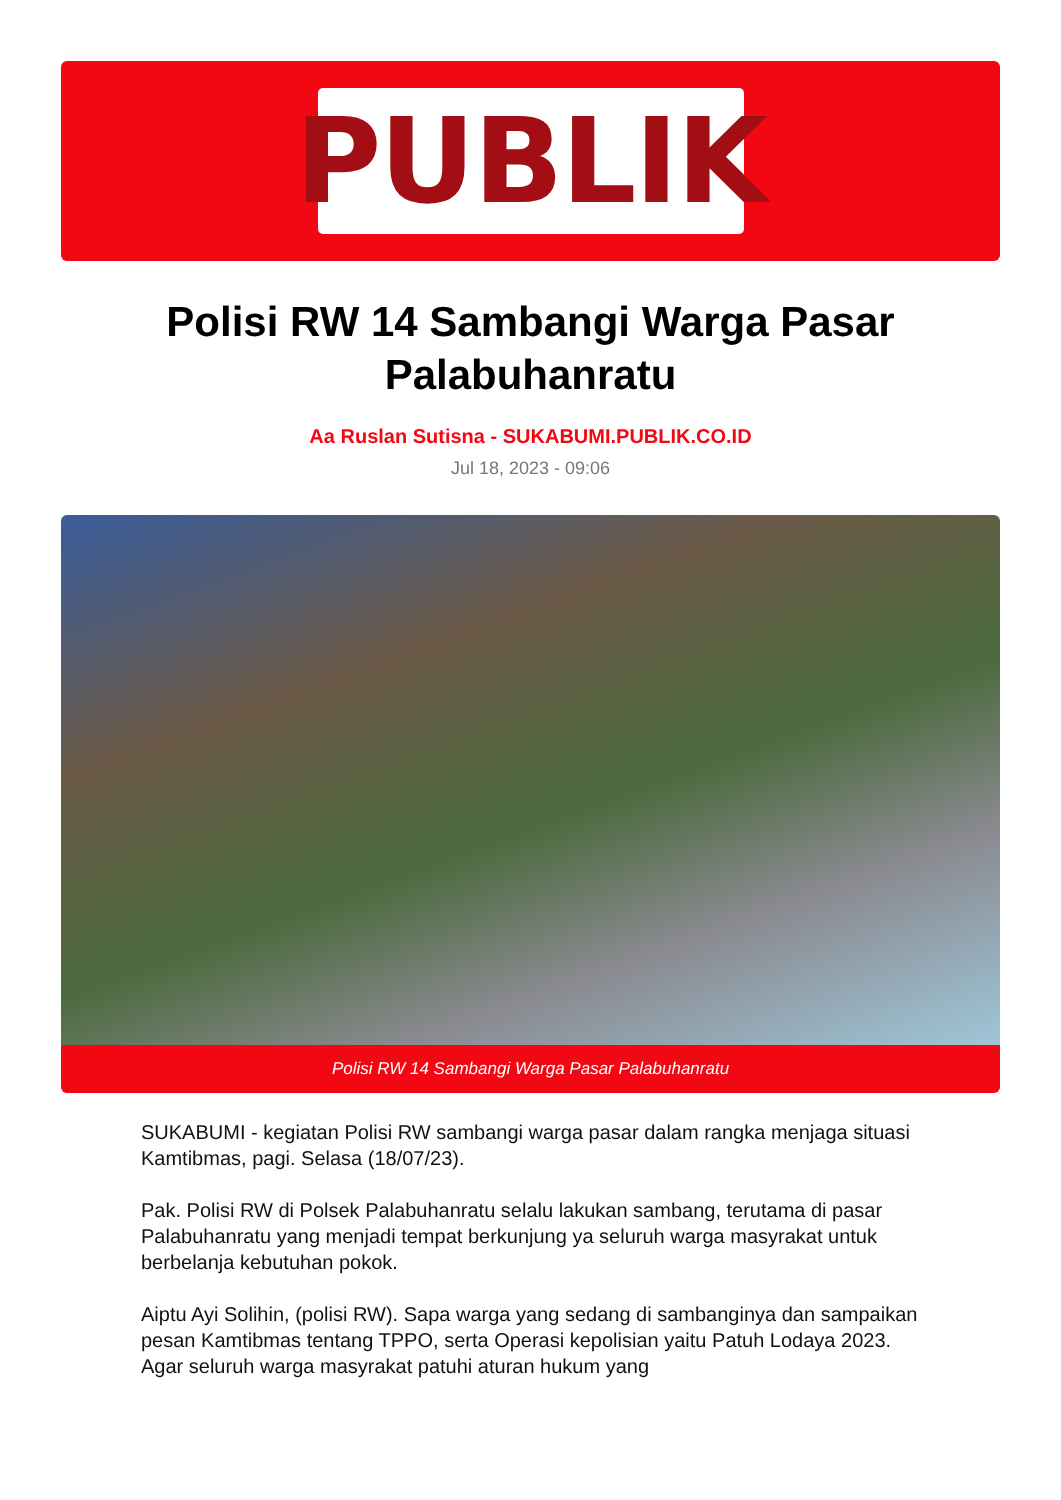PUBLIK
Polisi RW 14 Sambangi Warga Pasar Palabuhanratu
Aa Ruslan Sutisna - SUKABUMI.PUBLIK.CO.ID
Jul 18, 2023 - 09:06
Polisi RW 14 Sambangi Warga Pasar Palabuhanratu
SUKABUMI - kegiatan Polisi RW sambangi warga pasar dalam rangka menjaga situasi Kamtibmas, pagi. Selasa (18/07/23).
Pak. Polisi RW di Polsek Palabuhanratu selalu lakukan sambang, terutama di pasar Palabuhanratu yang menjadi tempat berkunjung ya seluruh warga masyrakat untuk berbelanja kebutuhan pokok.
Aiptu Ayi Solihin, (polisi RW). Sapa warga yang sedang di sambanginya dan sampaikan pesan Kamtibmas tentang TPPO, serta Operasi kepolisian yaitu Patuh Lodaya 2023. Agar seluruh warga masyrakat patuhi aturan hukum yang